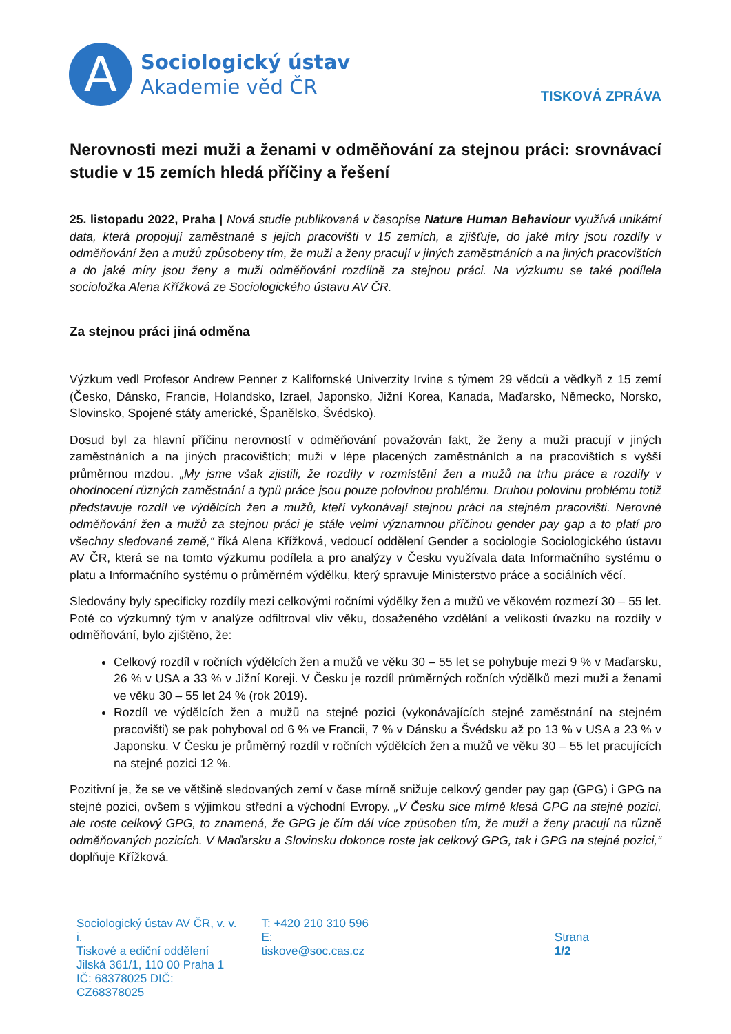A
Sociologický ústav
Akademie věd ČR
TISKOVÁ ZPRÁVA
Nerovnosti mezi muži a ženami v odměňování za stejnou práci: srovnávací studie v 15 zemích hledá příčiny a řešení
25. listopadu 2022, Praha | Nová studie publikovaná v časopise Nature Human Behaviour využívá unikátní data, která propojují zaměstnané s jejich pracovišti v 15 zemích, a zjišťuje, do jaké míry jsou rozdíly v odměňování žen a mužů způsobeny tím, že muži a ženy pracují v jiných zaměstnáních a na jiných pracovištích a do jaké míry jsou ženy a muži odměňováni rozdílně za stejnou práci. Na výzkumu se také podílela socioložka Alena Křížková ze Sociologického ústavu AV ČR.
Za stejnou práci jiná odměna
Výzkum vedl Profesor Andrew Penner z Kalifornské Univerzity Irvine s týmem 29 vědců a vědkyň z 15 zemí (Česko, Dánsko, Francie, Holandsko, Izrael, Japonsko, Jižní Korea, Kanada, Maďarsko, Německo, Norsko, Slovinsko, Spojené státy americké, Španělsko, Švédsko).
Dosud byl za hlavní příčinu nerovností v odměňování považován fakt, že ženy a muži pracují v jiných zaměstnáních a na jiných pracovištích; muži v lépe placených zaměstnáních a na pracovištích s vyšší průměrnou mzdou. „My jsme však zjistili, že rozdíly v rozmístění žen a mužů na trhu práce a rozdíly v ohodnocení různých zaměstnání a typů práce jsou pouze polovinou problému. Druhou polovinu problému totiž představuje rozdíl ve výdělcích žen a mužů, kteří vykonávají stejnou práci na stejném pracovišti. Nerovné odměňování žen a mužů za stejnou práci je stále velmi významnou příčinou gender pay gap a to platí pro všechny sledované země,“ říká Alena Křížková, vedoucí oddělení Gender a sociologie Sociologického ústavu AV ČR, která se na tomto výzkumu podílela a pro analýzy v Česku využívala data Informačního systému o platu a Informačního systému o průměrném výdělku, který spravuje Ministerstvo práce a sociálních věcí.
Sledovány byly specificky rozdíly mezi celkovými ročními výdělky žen a mužů ve věkovém rozmezí 30 – 55 let. Poté co výzkumný tým v analýze odfiltroval vliv věku, dosaženého vzdělání a velikosti úvazku na rozdíly v odměňování, bylo zjištěno, že:
Celkový rozdíl v ročních výdělcích žen a mužů ve věku 30 – 55 let se pohybuje mezi 9 % v Maďarsku, 26 % v USA a 33 % v Jižní Koreji. V Česku je rozdíl průměrných ročních výdělků mezi muži a ženami ve věku 30 – 55 let 24 % (rok 2019).
Rozdíl ve výdělcích žen a mužů na stejné pozici (vykonávajících stejné zaměstnání na stejném pracovišti) se pak pohyboval od 6 % ve Francii, 7 % v Dánsku a Švédsku až po 13 % v USA a 23 % v Japonsku. V Česku je průměrný rozdíl v ročních výdělcích žen a mužů ve věku 30 – 55 let pracujících na stejné pozici 12 %.
Pozitivní je, že se ve většině sledovaných zemí v čase mírně snižuje celkový gender pay gap (GPG) i GPG na stejné pozici, ovšem s výjimkou střední a východní Evropy. „V Česku sice mírně klesá GPG na stejné pozici, ale roste celkový GPG, to znamená, že GPG je čím dál více způsoben tím, že muži a ženy pracují na různě odměňovaných pozicích. V Maďarsku a Slovinsku dokonce roste jak celkový GPG, tak i GPG na stejné pozici,“ doplňuje Křížková.
Sociologický ústav AV ČR, v. v. i.
Tiskové a ediční oddělení
Jilská 361/1, 110 00 Praha 1
IČ: 68378025 DIČ: CZ68378025
T: +420 210 310 596
E: tiskove@soc.cas.cz
Strana 1/2